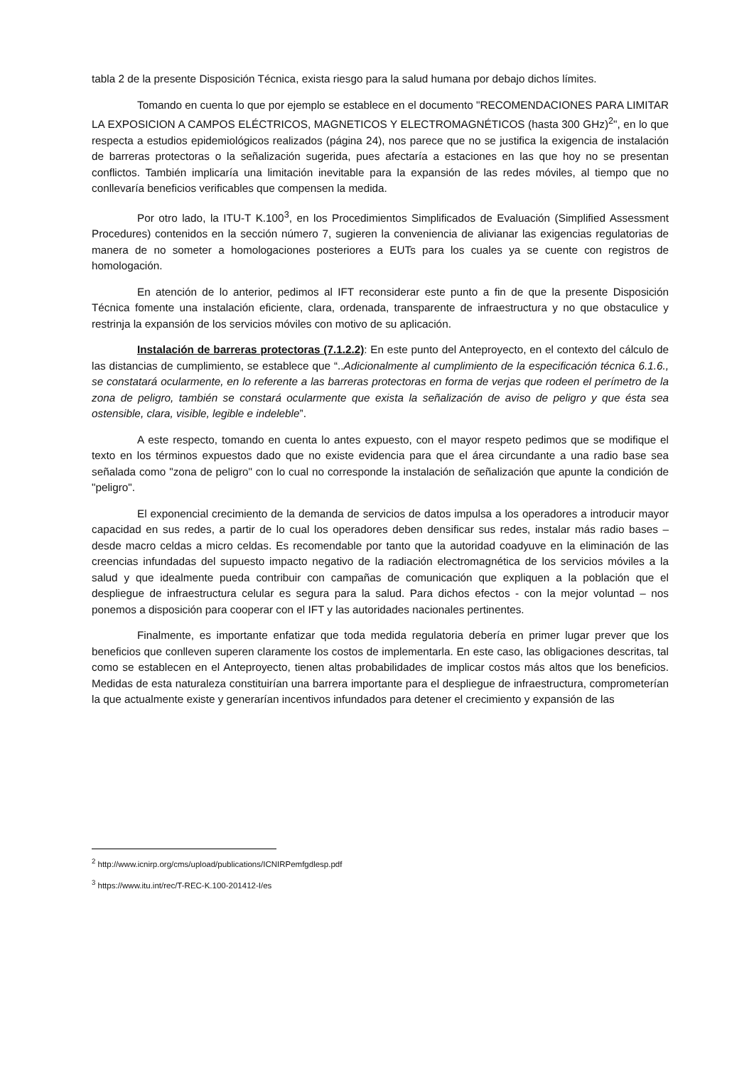tabla 2 de la presente Disposición Técnica, exista riesgo para la salud humana por debajo dichos límites.
Tomando en cuenta lo que por ejemplo se establece en el documento "RECOMENDACIONES PARA LIMITAR LA EXPOSICION A CAMPOS ELÉCTRICOS, MAGNETICOS Y ELECTROMAGNÉTICOS (hasta 300 GHz)<sup>2</sup>", en lo que respecta a estudios epidemiológicos realizados (página 24), nos parece que no se justifica la exigencia de instalación de barreras protectoras o la señalización sugerida, pues afectaría a estaciones en las que hoy no se presentan conflictos. También implicaría una limitación inevitable para la expansión de las redes móviles, al tiempo que no conllevaría beneficios verificables que compensen la medida.
Por otro lado, la ITU-T K.100<sup>3</sup>, en los Procedimientos Simplificados de Evaluación (Simplified Assessment Procedures) contenidos en la sección número 7, sugieren la conveniencia de alivianar las exigencias regulatorias de manera de no someter a homologaciones posteriores a EUTs para los cuales ya se cuente con registros de homologación.
En atención de lo anterior, pedimos al IFT reconsiderar este punto a fin de que la presente Disposición Técnica fomente una instalación eficiente, clara, ordenada, transparente de infraestructura y no que obstaculice y restrinja la expansión de los servicios móviles con motivo de su aplicación.
Instalación de barreras protectoras (7.1.2.2): En este punto del Anteproyecto, en el contexto del cálculo de las distancias de cumplimiento, se establece que “..Adicionalmente al cumplimiento de la especificación técnica 6.1.6., se constatará ocularmente, en lo referente a las barreras protectoras en forma de verjas que rodeen el perímetro de la zona de peligro, también se constará ocularmente que exista la señalización de aviso de peligro y que ésta sea ostensible, clara, visible, legible e indeleble”.
A este respecto, tomando en cuenta lo antes expuesto, con el mayor respeto pedimos que se modifique el texto en los términos expuestos dado que no existe evidencia para que el área circundante a una radio base sea señalada como "zona de peligro" con lo cual no corresponde la instalación de señalización que apunte la condición de "peligro".
El exponencial crecimiento de la demanda de servicios de datos impulsa a los operadores a introducir mayor capacidad en sus redes, a partir de lo cual los operadores deben densificar sus redes, instalar más radio bases – desde macro celdas a micro celdas. Es recomendable por tanto que la autoridad coadyuve en la eliminación de las creencias infundadas del supuesto impacto negativo de la radiación electromagnética de los servicios móviles a la salud y que idealmente pueda contribuir con campañas de comunicación que expliquen a la población que el despliegue de infraestructura celular es segura para la salud. Para dichos efectos - con la mejor voluntad – nos ponemos a disposición para cooperar con el IFT y las autoridades nacionales pertinentes.
Finalmente, es importante enfatizar que toda medida regulatoria debería en primer lugar prever que los beneficios que conlleven superen claramente los costos de implementarla. En este caso, las obligaciones descritas, tal como se establecen en el Anteproyecto, tienen altas probabilidades de implicar costos más altos que los beneficios. Medidas de esta naturaleza constituirían una barrera importante para el despliegue de infraestructura, comprometerían la que actualmente existe y generarían incentivos infundados para detener el crecimiento y expansión de las
<sup>2</sup> http://www.icnirp.org/cms/upload/publications/ICNIRPemfgdlesp.pdf
<sup>3</sup> https://www.itu.int/rec/T-REC-K.100-201412-I/es